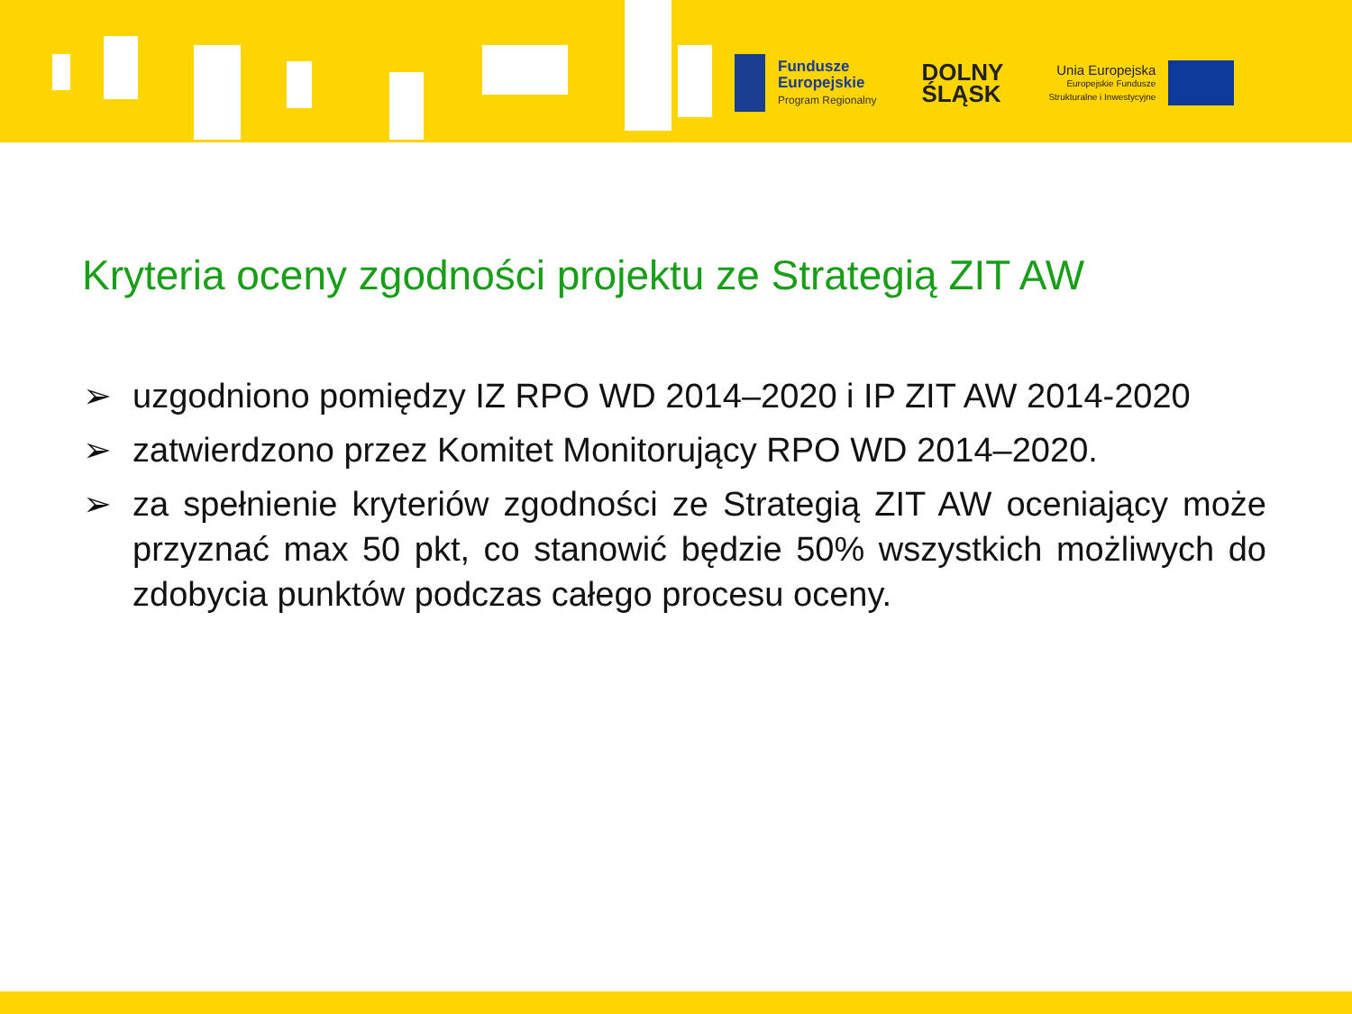Fundusze
Europejskie
Program Regionalny
DOLNY
ŚLĄSK
Unia Europejska
Europejskie Fundusze
Strukturalne i Inwestycyjne
Kryteria oceny zgodności projektu ze Strategią ZIT AW
➢ uzgodniono pomiędzy IZ RPO WD 2014–2020 i IP ZIT AW 2014-2020
➢ zatwierdzono przez Komitet Monitorujący RPO WD 2014–2020.
➢ za spełnienie kryteriów zgodności ze Strategią ZIT AW oceniający może przyznać max 50 pkt, co stanowić będzie 50% wszystkich możliwych do zdobycia punktów podczas całego procesu oceny.